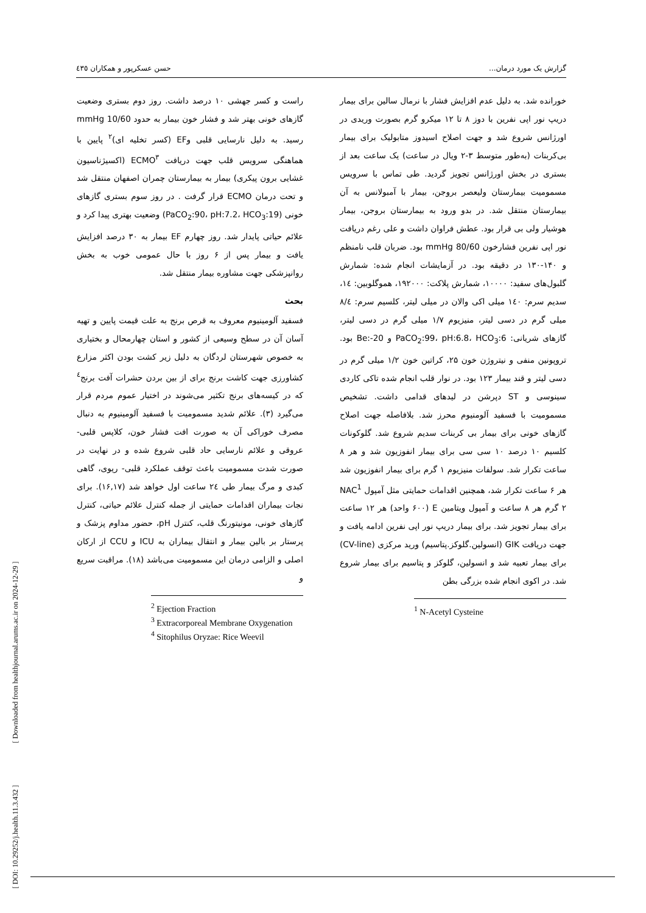گزارش یک مورد درمان... حسن عسکرپور و همکاران ٤٣٥
خورانده شد. به دلیل عدم افزایش فشار با نرمال سالین برای بیمار دریپ نور اپی نفرین با دوز ۸ تا ۱۲ میکرو گرم بصورت وریدی در اورژانس شروع شد و جهت اصلاح اسیدوز متابولیک برای بیمار بی‌کربنات (به‌طور متوسط ۳-۲ ویال در ساعت) یک ساعت بعد از بستری در بخش اورژانس تجویز گردید. طی تماس با سرویس مسمومیت بیمارستان ولیعصر بروجن، بیمار با آمبولانس به آن بیمارستان منتقل شد. در بدو ورود به بیمارستان بروجن، بیمار هوشیار ولی بی قرار بود. عطش فراوان داشت و علی رغم دریافت نور اپی نفرین فشارخون 80/60 mmHg بود. ضربان قلب نامنظم و ۱۴۰-۱۳۰ در دقیقه بود. در آزمایشات انجام شده: شمارش گلبول‌های سفید: ۱۰۰۰۰، شمارش پلاکت: ۱۹۲۰۰۰، هموگلوبین: ١٤، سدیم سرم: ١٤٠ میلی اکی والان در میلی لیتر، کلسیم سرم: ٨/٤ میلی گرم در دسی لیتر، منیزیوم ۱/۷ میلی گرم در دسی لیتر، گازهای شریانی: PaCO<sub>2</sub>:99، pH:6.8، HCO<sub>3</sub>:6 و Be:-20 بود. تروپونین منفی و نیتروژن خون ۲۵، کراتین خون ۱/۲ میلی گرم در دسی لیتر و قند بیمار ۱۲۳ بود. در نوار قلب انجام شده تاکی کاردی سینوسی و ST دپرشن در لیدهای قدامی داشت. تشخیص مسمومیت با فسفید آلومنیوم محرز شد. بلافاصله جهت اصلاح گازهای خونی برای بیمار بی کربنات سدیم شروع شد. گلوکونات کلسیم ۱۰ درصد ۱۰ سی سی برای بیمار انفوزیون شد و هر ۸ ساعت تکرار شد. سولفات منیزیوم ۱ گرم برای بیمار انفوزیون شد هر ۶ ساعت تکرار شد، همچنین اقدامات حمایتی مثل آمپول NAC<sup>1</sup> ۲ گرم هر ۸ ساعت و آمپول ویتامین E (۶۰۰ واحد) هر ۱۲ ساعت برای بیمار تجویز شد. برای بیمار دریپ نور اپی نفرین ادامه یافت و جهت دریافت GIK (انسولین.گلوکز.پتاسیم) ورید مرکزی (CV-line) برای بیمار تعبیه شد و انسولین، گلوکز و پتاسیم برای بیمار شروع شد. در اکوی انجام شده بزرگی بطن
<sup>1</sup> N-Acetyl Cysteine
راست و کسر جهشی ۱۰ درصد داشت. روز دوم بستری وضعیت گازهای خونی بهتر شد و فشار خون بیمار به حدود 10/60 mmHg رسید. به دلیل نارسایی قلبی وEF (کسر تخلیه ای)<sup>۲</sup> پایین با هماهنگی سرویس قلب جهت دریافت ECMO<sup>۳</sup> (اکسیژناسیون غشایی برون پیکری) بیمار به بیمارستان چمران اصفهان منتقل شد و تحت درمان ECMO قرار گرفت . در روز سوم بستری گازهای خونی (PaCO<sub>2</sub>:90، pH:7.2، HCO<sub>3</sub>:19) وضعیت بهتری پیدا کرد و علائم حیاتی پایدار شد. روز چهارم EF بیمار به ۳۰ درصد افزایش یافت و بیمار پس از ۶ روز با حال عمومی خوب به بخش روانپزشکی جهت مشاوره بیمار منتقل شد.
بحث
فسفید آلومینیوم معروف به قرص برنج به علت قیمت پایین و تهیه آسان آن در سطح وسیعی از کشور و استان چهارمحال و بختیاری به خصوص شهرستان لردگان به دلیل زیر کشت بودن اکثر مزارع کشاورزی جهت کاشت برنج برای از بین بردن حشرات آفت برنج<sup>٤</sup> که در کیسه‌های برنج تکثیر می‌شوند در اختیار عموم مردم قرار می‌گیرد (۳). علائم شدید مسمومیت با فسفید آلومینیوم به دنبال مصرف خوراکی آن به صورت افت فشار خون، کلاپس قلبی- عروقی و علائم نارسایی حاد قلبی شروع شده و در نهایت در صورت شدت مسمومیت باعث توقف عملکرد قلبی- ریوی، گاهی کبدی و مرگ بیمار طی ٢٤ ساعت اول خواهد شد (۱۶,۱۷). برای نجات بیماران اقدامات حمایتی از جمله کنترل علائم حیاتی، کنترل گازهای خونی، مونیتورنگ قلب، کنترل pH، حضور مداوم پزشک و پرستار بر بالین بیمار و انتقال بیماران به ICU و CCU از ارکان اصلی و الزامی درمان این مسمومیت می‌باشد (۱۸). مراقبت سریع و
<sup>2</sup> Ejection Fraction
<sup>3</sup> Extracorporeal Membrane Oxygenation
<sup>4</sup> Sitophilus Oryzae: Rice Weevil
[ DOI: 10.29252/j.health.11.3.432 ] [ Downloaded from healthjournal.arums.ac.ir on 2024-12-29 ]